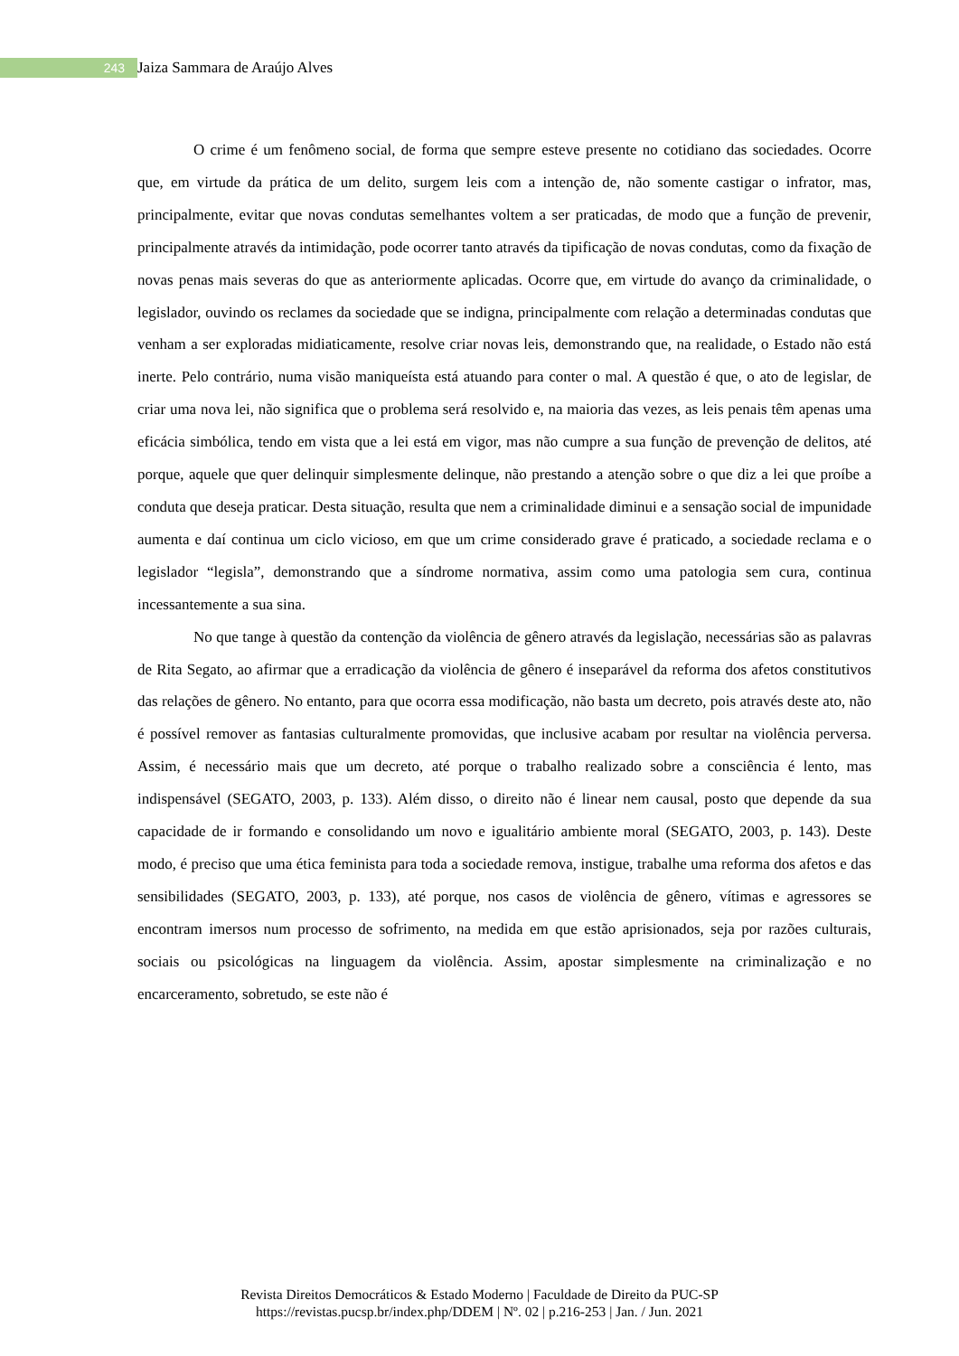243 Jaiza Sammara de Araújo Alves
O crime é um fenômeno social, de forma que sempre esteve presente no cotidiano das sociedades. Ocorre que, em virtude da prática de um delito, surgem leis com a intenção de, não somente castigar o infrator, mas, principalmente, evitar que novas condutas semelhantes voltem a ser praticadas, de modo que a função de prevenir, principalmente através da intimidação, pode ocorrer tanto através da tipificação de novas condutas, como da fixação de novas penas mais severas do que as anteriormente aplicadas. Ocorre que, em virtude do avanço da criminalidade, o legislador, ouvindo os reclames da sociedade que se indigna, principalmente com relação a determinadas condutas que venham a ser exploradas midiaticamente, resolve criar novas leis, demonstrando que, na realidade, o Estado não está inerte. Pelo contrário, numa visão maniqueísta está atuando para conter o mal. A questão é que, o ato de legislar, de criar uma nova lei, não significa que o problema será resolvido e, na maioria das vezes, as leis penais têm apenas uma eficácia simbólica, tendo em vista que a lei está em vigor, mas não cumpre a sua função de prevenção de delitos, até porque, aquele que quer delinquir simplesmente delinque, não prestando a atenção sobre o que diz a lei que proíbe a conduta que deseja praticar. Desta situação, resulta que nem a criminalidade diminui e a sensação social de impunidade aumenta e daí continua um ciclo vicioso, em que um crime considerado grave é praticado, a sociedade reclama e o legislador “legisla”, demonstrando que a síndrome normativa, assim como uma patologia sem cura, continua incessantemente a sua sina.
No que tange à questão da contenção da violência de gênero através da legislação, necessárias são as palavras de Rita Segato, ao afirmar que a erradicação da violência de gênero é inseparável da reforma dos afetos constitutivos das relações de gênero. No entanto, para que ocorra essa modificação, não basta um decreto, pois através deste ato, não é possível remover as fantasias culturalmente promovidas, que inclusive acabam por resultar na violência perversa. Assim, é necessário mais que um decreto, até porque o trabalho realizado sobre a consciência é lento, mas indispensável (SEGATO, 2003, p. 133). Além disso, o direito não é linear nem causal, posto que depende da sua capacidade de ir formando e consolidando um novo e igualitário ambiente moral (SEGATO, 2003, p. 143). Deste modo, é preciso que uma ética feminista para toda a sociedade remova, instigue, trabalhe uma reforma dos afetos e das sensibilidades (SEGATO, 2003, p. 133), até porque, nos casos de violência de gênero, vítimas e agressores se encontram imersos num processo de sofrimento, na medida em que estão aprisionados, seja por razões culturais, sociais ou psicológicas na linguagem da violência. Assim, apostar simplesmente na criminalização e no encarceramento, sobretudo, se este não é
Revista Direitos Democráticos & Estado Moderno | Faculdade de Direito da PUC-SP
https://revistas.pucsp.br/index.php/DDEM | Nº. 02 | p.216-253 | Jan. / Jun. 2021